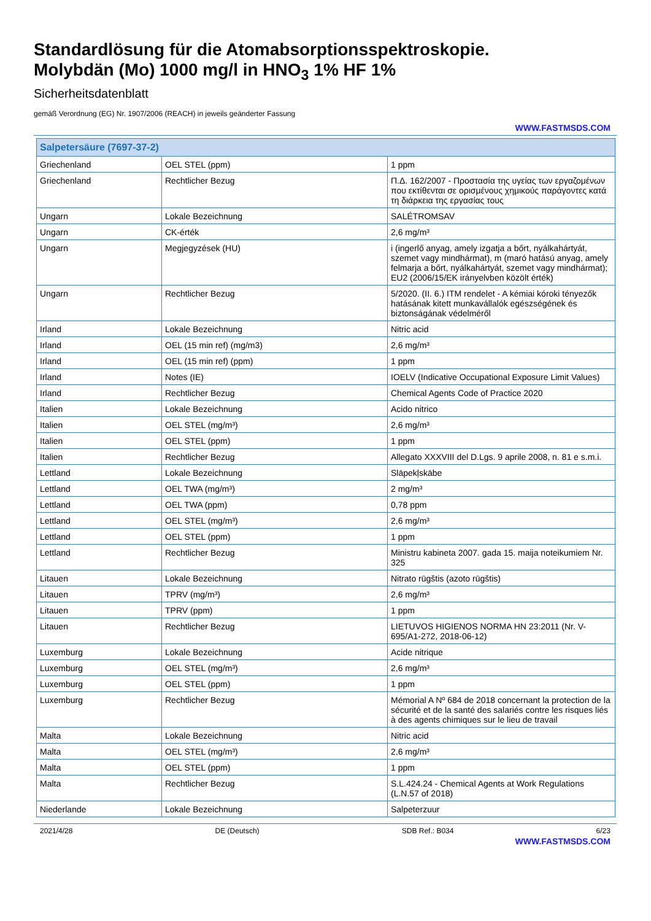Standardlösung für die Atomabsorptionsspektroskopie.
Molybdän (Mo) 1000 mg/l in HNO<sub>3</sub> 1% HF 1%
Sicherheitsdatenblatt
gemäß Verordnung (EG) Nr. 1907/2006 (REACH) in jeweils geänderter Fassung
WWW.FASTMSDS.COM
| Salpetersäure (7697-37-2) | | |
| --- | --- | --- |
| Griechenland | OEL STEL (ppm) | 1 ppm |
| Griechenland | Rechtlicher Bezug | Π.Δ. 162/2007 - Προστασία της υγείας των εργαζομένων που εκτίθενται σε ορισμένους χημικούς παράγοντες κατά τη διάρκεια της εργασίας τους |
| Ungarn | Lokale Bezeichnung | SALÉTROMSAV |
| Ungarn | CK-érték | 2,6 mg/m³ |
| Ungarn | Megjegyzések (HU) | i (ingerlő anyag, amely izgatja a bőrt, nyálkahártyát, szemet vagy mindhármat), m (maró hatású anyag, amely felmarja a bőrt, nyálkahártyát, szemet vagy mindhármat); EU2 (2006/15/EK irányelvben közölt érték) |
| Ungarn | Rechtlicher Bezug | 5/2020. (II. 6.) ITM rendelet - A kémiai kóroki tényezők hatásának kitett munkavállalók egészségének és biztonságának védelméről |
| Irland | Lokale Bezeichnung | Nitric acid |
| Irland | OEL (15 min ref) (mg/m3) | 2,6 mg/m³ |
| Irland | OEL (15 min ref) (ppm) | 1 ppm |
| Irland | Notes (IE) | IOELV (Indicative Occupational Exposure Limit Values) |
| Irland | Rechtlicher Bezug | Chemical Agents Code of Practice 2020 |
| Italien | Lokale Bezeichnung | Acido nitrico |
| Italien | OEL STEL (mg/m³) | 2,6 mg/m³ |
| Italien | OEL STEL (ppm) | 1 ppm |
| Italien | Rechtlicher Bezug | Allegato XXXVIII del D.Lgs. 9 aprile 2008, n. 81 e s.m.i. |
| Lettland | Lokale Bezeichnung | Slāpekļskābe |
| Lettland | OEL TWA (mg/m³) | 2 mg/m³ |
| Lettland | OEL TWA (ppm) | 0,78 ppm |
| Lettland | OEL STEL (mg/m³) | 2,6 mg/m³ |
| Lettland | OEL STEL (ppm) | 1 ppm |
| Lettland | Rechtlicher Bezug | Ministru kabineta 2007. gada 15. maija noteikumiem Nr. 325 |
| Litauen | Lokale Bezeichnung | Nitrato rūgštis (azoto rūgštis) |
| Litauen | TPRV (mg/m³) | 2,6 mg/m³ |
| Litauen | TPRV (ppm) | 1 ppm |
| Litauen | Rechtlicher Bezug | LIETUVOS HIGIENOS NORMA HN 23:2011 (Nr. V-695/A1-272, 2018-06-12) |
| Luxemburg | Lokale Bezeichnung | Acide nitrique |
| Luxemburg | OEL STEL (mg/m³) | 2,6 mg/m³ |
| Luxemburg | OEL STEL (ppm) | 1 ppm |
| Luxemburg | Rechtlicher Bezug | Mémorial A Nº 684 de 2018 concernant la protection de la sécurité et de la santé des salariés contre les risques liés à des agents chimiques sur le lieu de travail |
| Malta | Lokale Bezeichnung | Nitric acid |
| Malta | OEL STEL (mg/m³) | 2,6 mg/m³ |
| Malta | OEL STEL (ppm) | 1 ppm |
| Malta | Rechtlicher Bezug | S.L.424.24 - Chemical Agents at Work Regulations (L.N.57 of 2018) |
| Niederlande | Lokale Bezeichnung | Salpeterzuur |
2021/4/28 DE (Deutsch) SDB Ref.: B034 6/23
WWW.FASTMSDS.COM